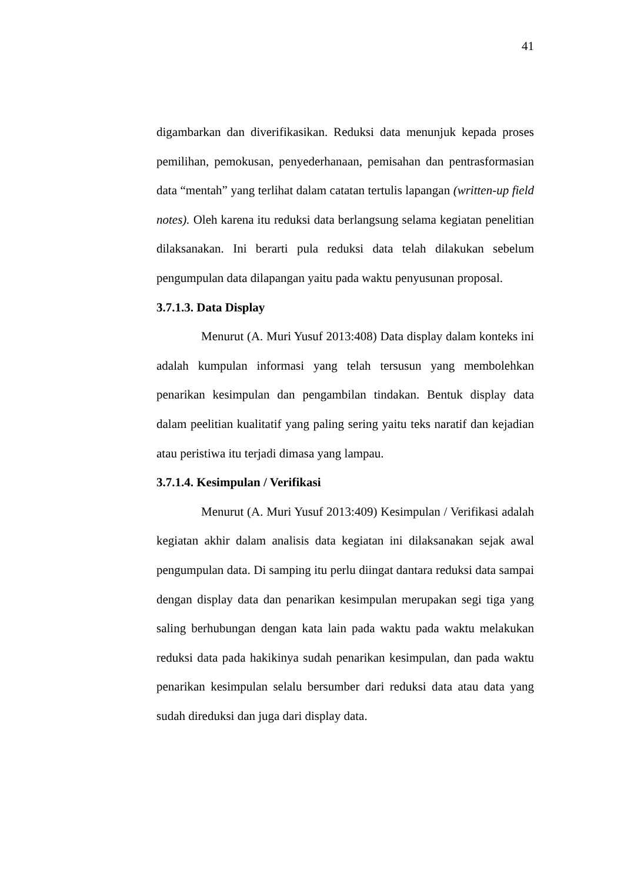41
digambarkan dan diverifikasikan. Reduksi data menunjuk kepada proses pemilihan, pemokusan, penyederhanaan, pemisahan dan pentrasformasian data “mentah” yang terlihat dalam catatan tertulis lapangan (written-up field notes). Oleh karena itu reduksi data berlangsung selama kegiatan penelitian dilaksanakan. Ini berarti pula reduksi data telah dilakukan sebelum pengumpulan data dilapangan yaitu pada waktu penyusunan proposal.
3.7.1.3. Data Display
Menurut (A. Muri Yusuf 2013:408) Data display dalam konteks ini adalah kumpulan informasi yang telah tersusun yang membolehkan penarikan kesimpulan dan pengambilan tindakan. Bentuk display data dalam peelitian kualitatif yang paling sering yaitu teks naratif dan kejadian atau peristiwa itu terjadi dimasa yang lampau.
3.7.1.4. Kesimpulan / Verifikasi
Menurut (A. Muri Yusuf 2013:409) Kesimpulan / Verifikasi adalah kegiatan akhir dalam analisis data kegiatan ini dilaksanakan sejak awal pengumpulan data. Di samping itu perlu diingat dantara reduksi data sampai dengan display data dan penarikan kesimpulan merupakan segi tiga yang saling berhubungan dengan kata lain pada waktu pada waktu melakukan reduksi data pada hakikinya sudah penarikan kesimpulan, dan pada waktu penarikan kesimpulan selalu bersumber dari reduksi data atau data yang sudah direduksi dan juga dari display data.